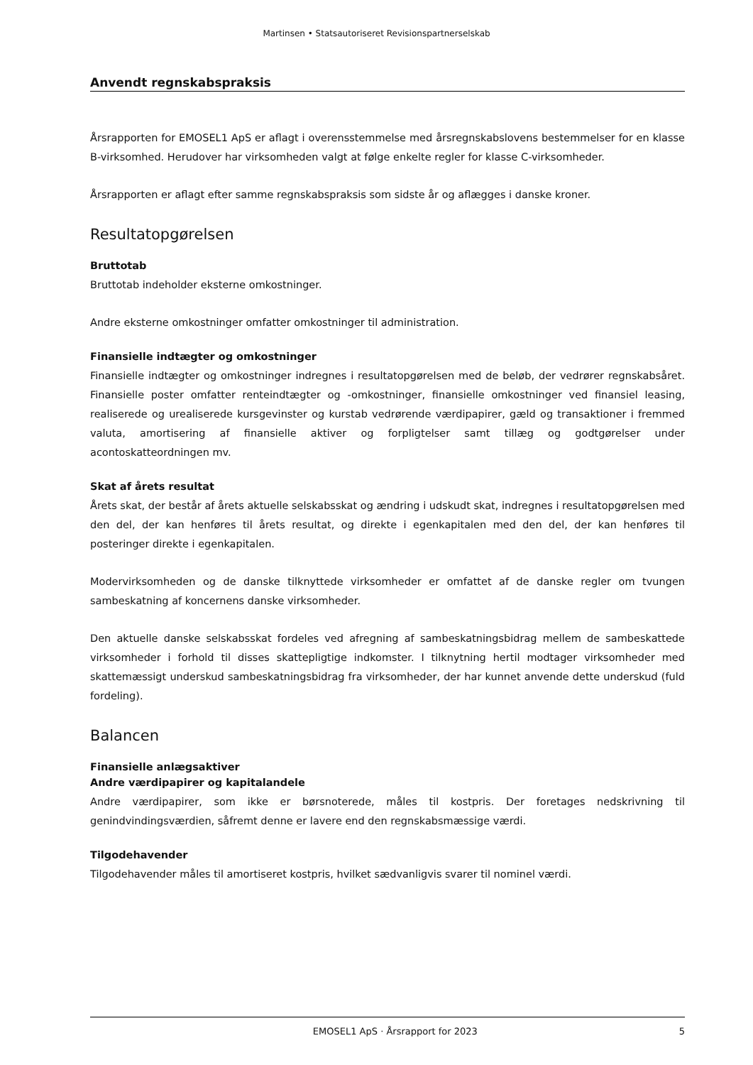Martinsen • Statsautoriseret Revisionspartnerselskab
Anvendt regnskabspraksis
Årsrapporten for EMOSEL1 ApS er aflagt i overensstemmelse med årsregnskabslovens bestemmelser for en klasse B-virksomhed. Herudover har virksomheden valgt at følge enkelte regler for klasse C-virksomheder.
Årsrapporten er aflagt efter samme regnskabspraksis som sidste år og aflægges i danske kroner.
Resultatopgørelsen
Bruttotab
Bruttotab indeholder eksterne omkostninger.
Andre eksterne omkostninger omfatter omkostninger til administration.
Finansielle indtægter og omkostninger
Finansielle indtægter og omkostninger indregnes i resultatopgørelsen med de beløb, der vedrører regnskabsåret. Finansielle poster omfatter renteindtægter og -omkostninger, finansielle omkostninger ved finansiel leasing, realiserede og urealiserede kursgevinster og kurstab vedrørende værdipapirer, gæld og transaktioner i fremmed valuta, amortisering af finansielle aktiver og forpligtelser samt tillæg og godtgørelser under acontoskatteordningen mv.
Skat af årets resultat
Årets skat, der består af årets aktuelle selskabsskat og ændring i udskudt skat, indregnes i resultatopgørelsen med den del, der kan henføres til årets resultat, og direkte i egenkapitalen med den del, der kan henføres til posteringer direkte i egenkapitalen.
Modervirksomheden og de danske tilknyttede virksomheder er omfattet af de danske regler om tvungen sambeskatning af koncernens danske virksomheder.
Den aktuelle danske selskabsskat fordeles ved afregning af sambeskatningsbidrag mellem de sambeskattede virksomheder i forhold til disses skattepligtige indkomster. I tilknytning hertil modtager virksomheder med skattemæssigt underskud sambeskatningsbidrag fra virksomheder, der har kunnet anvende dette underskud (fuld fordeling).
Balancen
Finansielle anlægsaktiver
Andre værdipapirer og kapitalandele
Andre værdipapirer, som ikke er børsnoterede, måles til kostpris. Der foretages nedskrivning til genindvindingsværdien, såfremt denne er lavere end den regnskabsmæssige værdi.
Tilgodehavender
Tilgodehavender måles til amortiseret kostpris, hvilket sædvanligvis svarer til nominel værdi.
EMOSEL1 ApS · Årsrapport for 2023 5